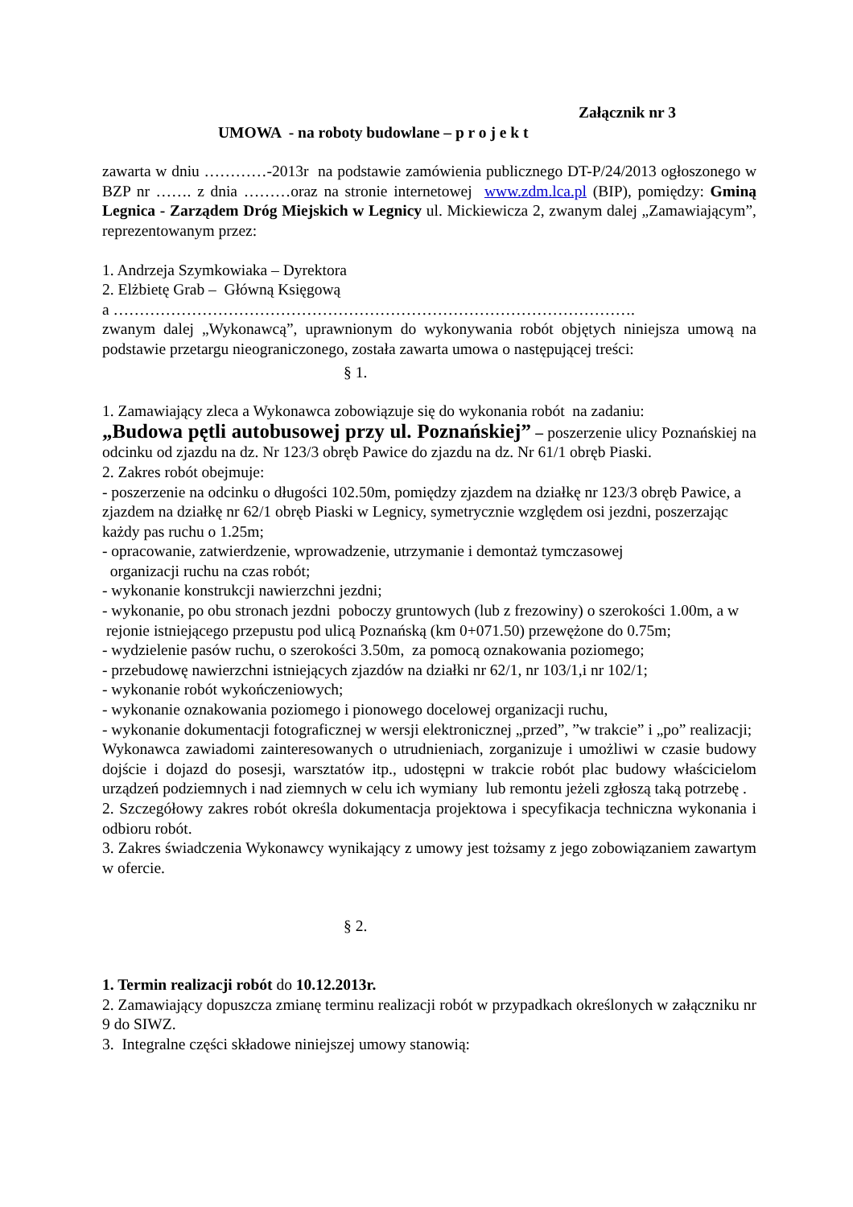Załącznik nr 3
UMOWA - na roboty budowlane – p r o j e k t
zawarta w dniu …………-2013r na podstawie zamówienia publicznego DT-P/24/2013 ogłoszonego w BZP nr ……. z dnia ………oraz na stronie internetowej www.zdm.lca.pl (BIP), pomiędzy: Gminą Legnica - Zarządem Dróg Miejskich w Legnicy ul. Mickiewicza 2, zwanym dalej „Zamawiającym”, reprezentowanym przez:
1. Andrzeja Szymkowiaka – Dyrektora
2. Elżbietę Grab – Główną Księgową
a ……………………………………………………………………………………….
zwanym dalej „Wykonawcą”, uprawnionym do wykonywania robót objętych niniejsza umową na podstawie przetargu nieograniczonego, została zawarta umowa o następującej treści:
§ 1.
1. Zamawiający zleca a Wykonawca zobowiązuje się do wykonania robót na zadaniu:
„Budowa pętli autobusowej przy ul. Poznańskiej” – poszerzenie ulicy Poznańskiej na odcinku od zjazdu na dz. Nr 123/3 obręb Pawice do zjazdu na dz. Nr 61/1 obręb Piaski.
2. Zakres robót obejmuje:
- poszerzenie na odcinku o długości 102.50m, pomiędzy zjazdem na działkę nr 123/3 obręb Pawice, a zjazdem na działkę nr 62/1 obręb Piaski w Legnicy, symetrycznie względem osi jezdni, poszerzając każdy pas ruchu o 1.25m;
- opracowanie, zatwierdzenie, wprowadzenie, utrzymanie i demontaż tymczasowej
organizacji ruchu na czas robót;
- wykonanie konstrukcji nawierzchni jezdni;
- wykonanie, po obu stronach jezdni poboczy gruntowych (lub z frezowiny) o szerokości 1.00m, a w rejonie istniejącego przepustu pod ulicą Poznańską (km 0+071.50) przewężone do 0.75m;
- wydzielenie pasów ruchu, o szerokości 3.50m, za pomocą oznakowania poziomego;
- przebudowę nawierzchni istniejących zjazdów na działki nr 62/1, nr 103/1,i nr 102/1;
- wykonanie robót wykończeniowych;
- wykonanie oznakowania poziomego i pionowego docelowej organizacji ruchu,
- wykonanie dokumentacji fotograficznej w wersji elektronicznej „przed”, ”w trakcie” i „po” realizacji;
Wykonawca zawiadomi zainteresowanych o utrudnieniach, zorganizuje i umożliwi w czasie budowy dojście i dojazd do posesji, warsztatów itp., udostępni w trakcie robót plac budowy właścicielom urządzeń podziemnych i nad ziemnych w celu ich wymiany lub remontu jeżeli zgłoszą taką potrzebę .
2. Szczegółowy zakres robót określa dokumentacja projektowa i specyfikacja techniczna wykonania i odbioru robót.
3. Zakres świadczenia Wykonawcy wynikający z umowy jest tożsamy z jego zobowiązaniem zawartym w ofercie.
§ 2.
1. Termin realizacji robót do 10.12.2013r.
2. Zamawiający dopuszcza zmianę terminu realizacji robót w przypadkach określonych w załączniku nr 9 do SIWZ.
3. Integralne części składowe niniejszej umowy stanowią: